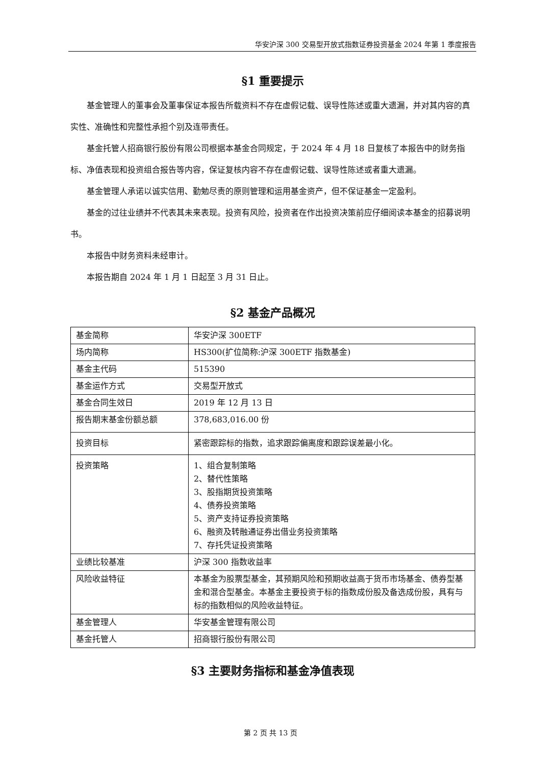华安沪深 300 交易型开放式指数证券投资基金 2024 年第 1 季度报告
§1 重要提示
基金管理人的董事会及董事保证本报告所载资料不存在虚假记载、误导性陈述或重大遗漏，并对其内容的真实性、准确性和完整性承担个别及连带责任。
基金托管人招商银行股份有限公司根据本基金合同规定，于 2024 年 4 月 18 日复核了本报告中的财务指标、净值表现和投资组合报告等内容，保证复核内容不存在虚假记载、误导性陈述或者重大遗漏。
基金管理人承诺以诚实信用、勤勉尽责的原则管理和运用基金资产，但不保证基金一定盈利。
基金的过往业绩并不代表其未来表现。投资有风险，投资者在作出投资决策前应仔细阅读本基金的招募说明书。
本报告中财务资料未经审计。
本报告期自 2024 年 1 月 1 日起至 3 月 31 日止。
§2 基金产品概况
| 基金简称 | 华安沪深 300ETF |
| 场内简称 | HS300(扩位简称:沪深 300ETF 指数基金) |
| 基金主代码 | 515390 |
| 基金运作方式 | 交易型开放式 |
| 基金合同生效日 | 2019 年 12 月 13 日 |
| 报告期末基金份额总额 | 378,683,016.00 份 |
| 投资目标 | 紧密跟踪标的指数，追求跟踪偏离度和跟踪误差最小化。 |
| 投资策略 | 1、组合复制策略 2、替代性策略 3、股指期货投资策略 4、债券投资策略 5、资产支持证券投资策略 6、融资及转融通证券出借业务投资策略 7、存托凭证投资策略 |
| 业绩比较基准 | 沪深 300 指数收益率 |
| 风险收益特征 | 本基金为股票型基金，其预期风险和预期收益高于货币市场基金、债券型基金和混合型基金。本基金主要投资于标的指数成份股及备选成份股，具有与标的指数相似的风险收益特征。 |
| 基金管理人 | 华安基金管理有限公司 |
| 基金托管人 | 招商银行股份有限公司 |
§3 主要财务指标和基金净值表现
第 2 页 共 13 页